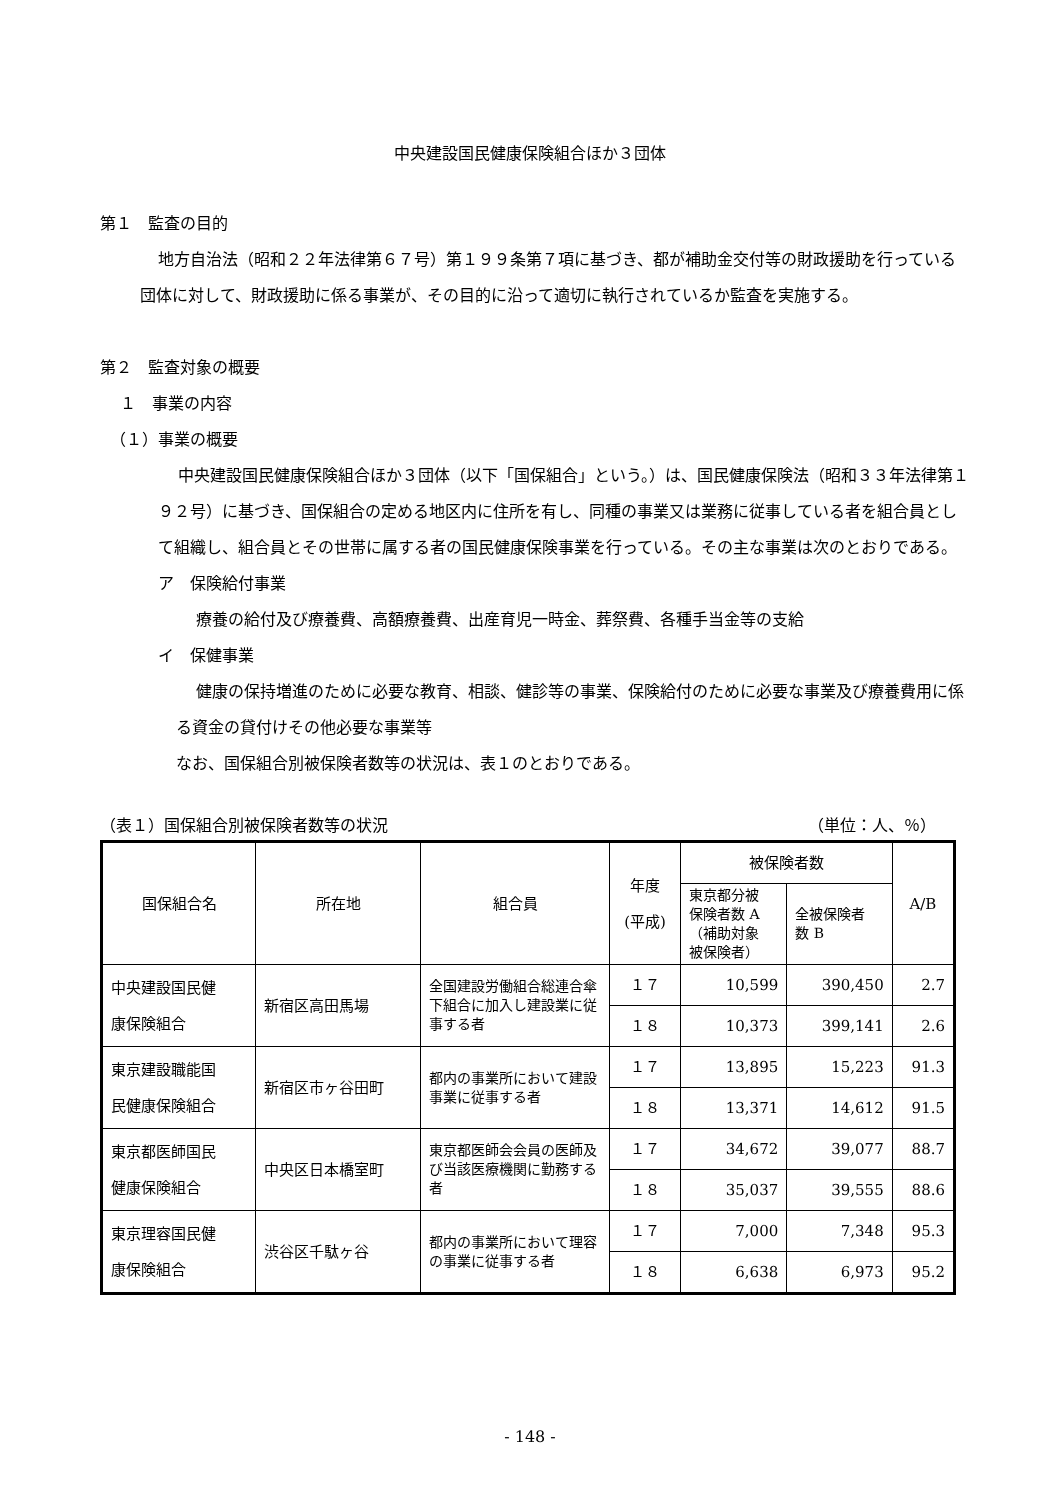中央建設国民健康保険組合ほか３団体
第１　監査の目的
地方自治法（昭和２２年法律第６７号）第１９９条第７項に基づき、都が補助金交付等の財政援助を行っている団体に対して、財政援助に係る事業が、その目的に沿って適切に執行されているか監査を実施する。
第２　監査対象の概要
１　事業の内容
（１）事業の概要
中央建設国民健康保険組合ほか３団体（以下「国保組合」という。）は、国民健康保険法（昭和３３年法律第１９２号）に基づき、国保組合の定める地区内に住所を有し、同種の事業又は業務に従事している者を組合員として組織し、組合員とその世帯に属する者の国民健康保険事業を行っている。その主な事業は次のとおりである。
ア　保険給付事業
療養の給付及び療養費、高額療養費、出産育児一時金、葬祭費、各種手当金等の支給
イ　保健事業
健康の保持増進のために必要な教育、相談、健診等の事業、保険給付のために必要な事業及び療養費用に係る資金の貸付けその他必要な事業等
なお、国保組合別被保険者数等の状況は、表１のとおりである。
（表１）国保組合別被保険者数等の状況 （単位：人、％）
| 国保組合名 | 所在地 | 組合員 | 年度 (平成) | 被保険者数 | | A/B |
| --- | --- | --- | --- | --- | --- | --- |
| | | | | 東京都分被 保険者数 A （補助対象 被保険者） | 全被保険者 数 B | |
| 中央建設国民健 康保険組合 | 新宿区高田馬場 | 全国建設労働組合総連合傘下組合に加入し建設業に従事する者 | １７ | 10,599 | 390,450 | 2.7 |
| | | | １８ | 10,373 | 399,141 | 2.6 |
| 東京建設職能国 民健康保険組合 | 新宿区市ヶ谷田町 | 都内の事業所において建設事業に従事する者 | １７ | 13,895 | 15,223 | 91.3 |
| | | | １８ | 13,371 | 14,612 | 91.5 |
| 東京都医師国民 健康保険組合 | 中央区日本橋室町 | 東京都医師会会員の医師及び当該医療機関に勤務する者 | １７ | 34,672 | 39,077 | 88.7 |
| | | | １８ | 35,037 | 39,555 | 88.6 |
| 東京理容国民健 康保険組合 | 渋谷区千駄ヶ谷 | 都内の事業所において理容の事業に従事する者 | １７ | 7,000 | 7,348 | 95.3 |
| | | | １８ | 6,638 | 6,973 | 95.2 |
- 148 -